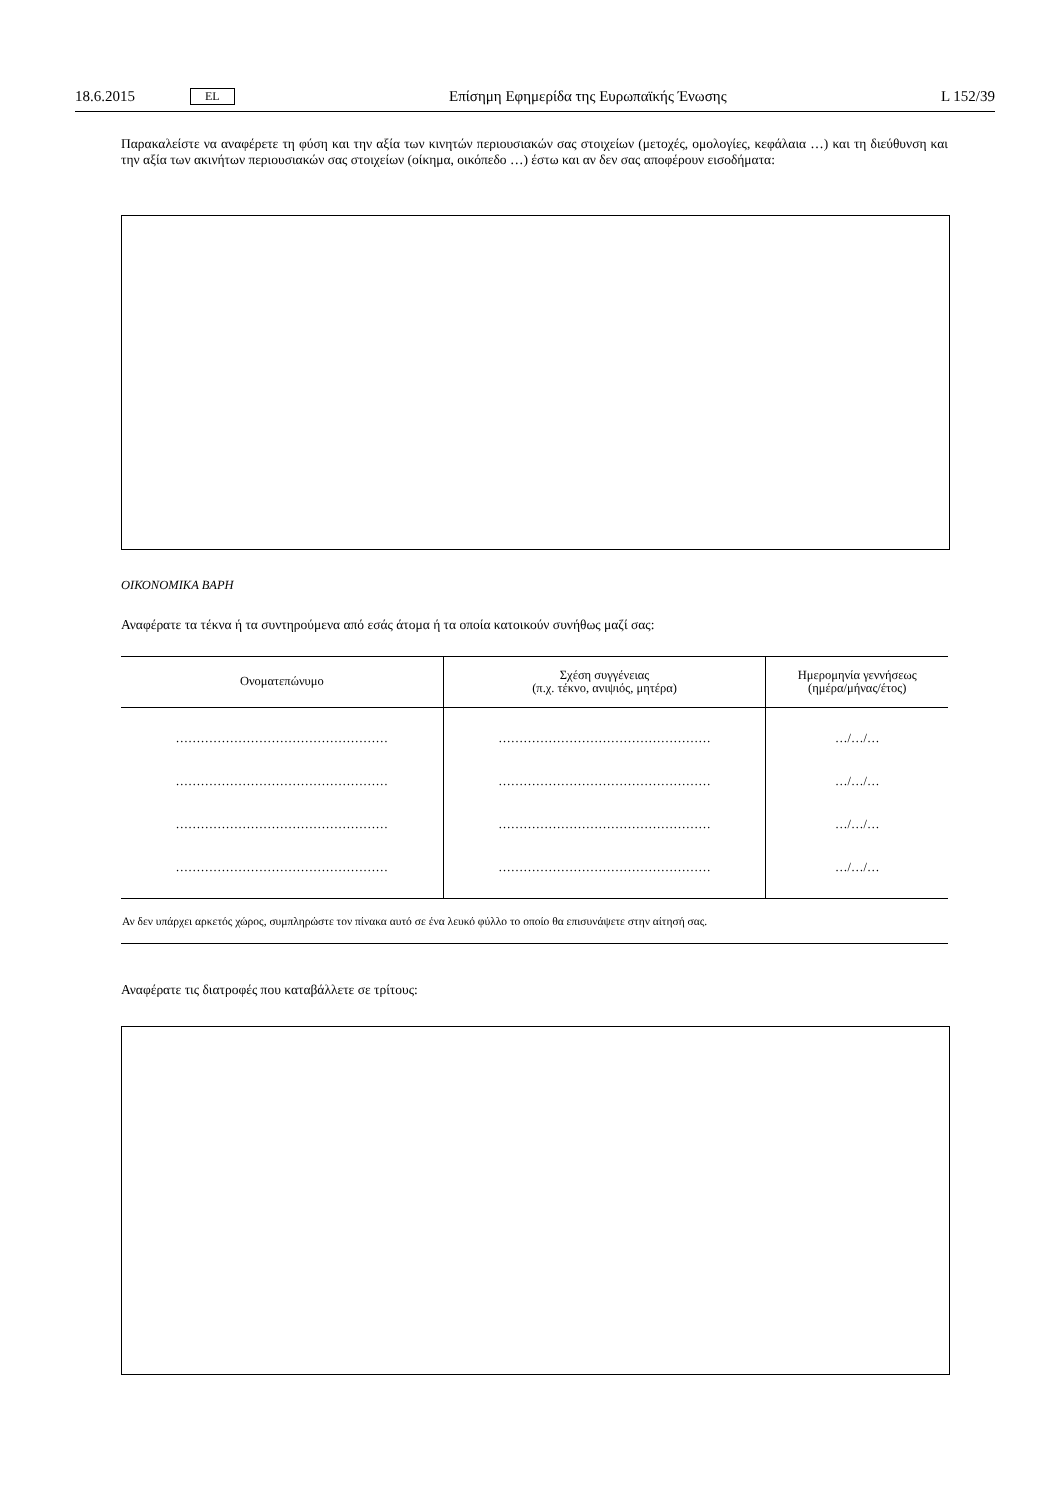18.6.2015 EL Επίσημη Εφημερίδα της Ευρωπαϊκής Ένωσης L 152/39
Παρακαλείστε να αναφέρετε τη φύση και την αξία των κινητών περιουσιακών σας στοιχείων (μετοχές, ομολογίες, κεφάλαια …) και τη διεύθυνση και την αξία των ακινήτων περιουσιακών σας στοιχείων (οίκημα, οικόπεδο …) έστω και αν δεν σας αποφέρουν εισοδήματα:
ΟΙΚΟΝΟΜΙΚΑ ΒΑΡΗ
Αναφέρατε τα τέκνα ή τα συντηρούμενα από εσάς άτομα ή τα οποία κατοικούν συνήθως μαζί σας:
| Ονοματεπώνυμο | Σχέση συγγένειας (π.χ. τέκνο, ανιψιός, μητέρα) | Ημερομηνία γεννήσεως (ημέρα/μήνας/έτος) |
| --- | --- | --- |
| …………………………………………… | …………………………………………… | …/…/… |
| …………………………………………… | …………………………………………… | …/…/… |
| …………………………………………… | …………………………………………… | …/…/… |
| …………………………………………… | …………………………………………… | …/…/… |
| Αν δεν υπάρχει αρκετός χώρος, συμπληρώστε τον πίνακα αυτό σε ένα λευκό φύλλο το οποίο θα επισυνάψετε στην αίτησή σας. | | |
Αναφέρατε τις διατροφές που καταβάλλετε σε τρίτους: